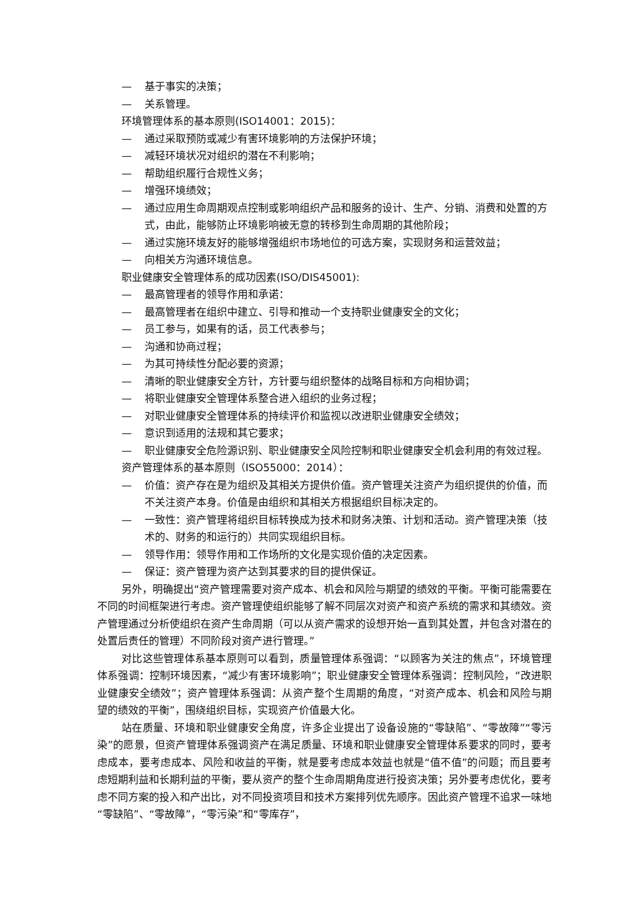— 基于事实的决策；
— 关系管理。
环境管理体系的基本原则(ISO14001：2015)：
— 通过采取预防或减少有害环境影响的方法保护环境；
— 减轻环境状况对组织的潜在不利影响；
— 帮助组织履行合规性义务；
— 增强环境绩效；
— 通过应用生命周期观点控制或影响组织产品和服务的设计、生产、分销、消费和处置的方式，由此，能够防止环境影响被无意的转移到生命周期的其他阶段；
— 通过实施环境友好的能够增强组织市场地位的可选方案，实现财务和运营效益；
— 向相关方沟通环境信息。
职业健康安全管理体系的成功因素(ISO/DIS45001):
— 最高管理者的领导作用和承诺：
— 最高管理者在组织中建立、引导和推动一个支持职业健康安全的文化；
— 员工参与，如果有的话，员工代表参与；
— 沟通和协商过程；
— 为其可持续性分配必要的资源；
— 清晰的职业健康安全方针，方针要与组织整体的战略目标和方向相协调；
— 将职业健康安全管理体系整合进入组织的业务过程；
— 对职业健康安全管理体系的持续评价和监视以改进职业健康安全绩效；
— 意识到适用的法规和其它要求；
— 职业健康安全危险源识别、职业健康安全风险控制和职业健康安全机会利用的有效过程。
资产管理体系的基本原则（ISO55000：2014）：
— 价值：资产存在是为组织及其相关方提供价值。资产管理关注资产为组织提供的价值，而不关注资产本身。价值是由组织和其相关方根据组织目标决定的。
— 一致性：资产管理将组织目标转换成为技术和财务决策、计划和活动。资产管理决策（技术的、财务的和运行的）共同实现组织目标。
— 领导作用：领导作用和工作场所的文化是实现价值的决定因素。
— 保证：资产管理为资产达到其要求的目的提供保证。
另外，明确提出“资产管理需要对资产成本、机会和风险与期望的绩效的平衡。平衡可能需要在不同的时间框架进行考虑。资产管理使组织能够了解不同层次对资产和资产系统的需求和其绩效。资产管理通过分析使组织在资产生命周期（可以从资产需求的设想开始一直到其处置，并包含对潜在的处置后责任的管理）不同阶段对资产进行管理。”
对比这些管理体系基本原则可以看到，质量管理体系强调：“以顾客为关注的焦点”，环境管理体系强调：控制环境因素，“减少有害环境影响”；职业健康安全管理体系强调：控制风险，“改进职业健康安全绩效”；资产管理体系强调：从资产整个生周期的角度，“对资产成本、机会和风险与期望的绩效的平衡”，围绕组织目标，实现资产价值最大化。
站在质量、环境和职业健康安全角度，许多企业提出了设备设施的“零缺陷”、“零故障”“零污染”的愿景，但资产管理体系强调资产在满足质量、环境和职业健康安全管理体系要求的同时，要考虑成本，要考虑成本、风险和收益的平衡，就是要考虑成本效益也就是“值不值”的问题；而且要考虑短期利益和长期利益的平衡，要从资产的整个生命周期角度进行投资决策；另外要考虑优化，要考虑不同方案的投入和产出比，对不同投资项目和技术方案排列优先顺序。因此资产管理不追求一味地“零缺陷”、“零故障”，“零污染”和“零库存”，